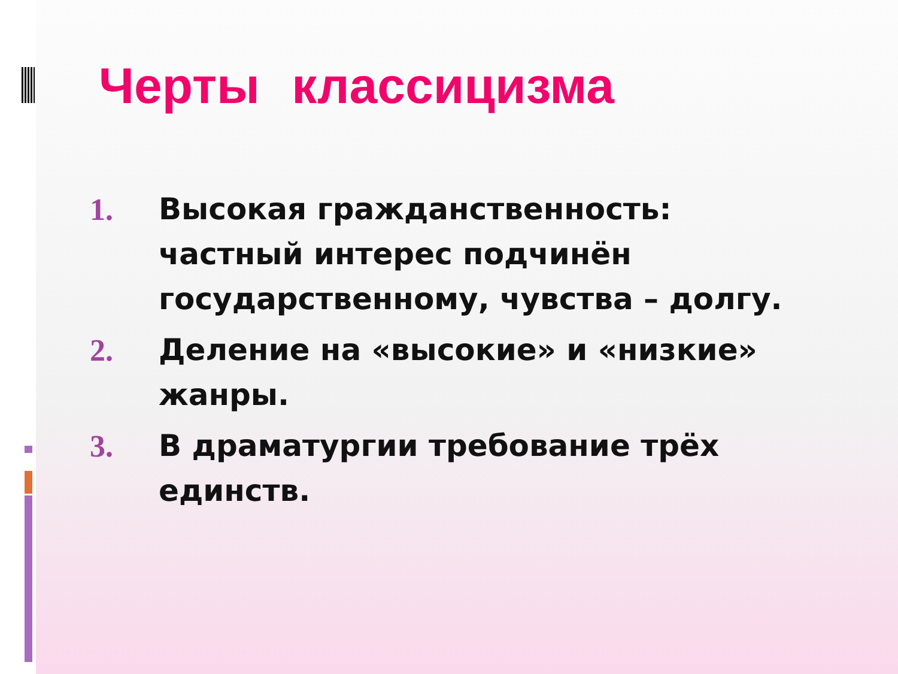Черты классицизма
1. Высокая гражданственность: частный интерес подчинён государственному, чувства – долгу.
2. Деление на «высокие» и «низкие» жанры.
3. В драматургии требование трёх единств.